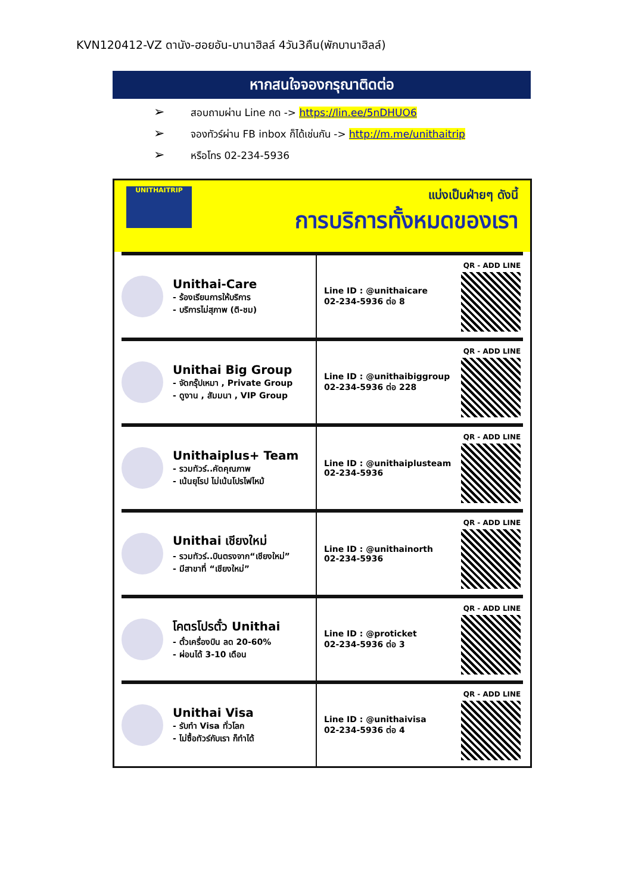KVN120412-VZ ดานัง-ฮอยอัน-บานาฮิลล์ 4วัน3คืน(พักบานาฮิลล์)
หากสนใจจองกรุณาติดต่อ
➢ สอบถามผ่าน Line กด -> https://lin.ee/5nDHUO6
➢ จองทัวร์ผ่าน FB inbox ก็ได้เช่นกัน -> http://m.me/unithaitrip
➢ หรือโทร 02-234-5936
UNITHAITRIP
แบ่งเป็นฝ่ายๆ ดังนี้
การบริการทั้งหมดของเรา
Unithai-Care
- ร้องเรียนการให้บริการ
- บริการไม่สุภาพ (ติ-ชม)
Line ID : @unithaicare
02-234-5936 ต่อ 8
QR - ADD LINE
Unithai Big Group
- จัดกรุ๊ปเหมา , Private Group
- ดูงาน , สัมมนา , VIP Group
Line ID : @unithaibiggroup
02-234-5936 ต่อ 228
QR - ADD LINE
Unithaiplus+ Team
- รวมทัวร์..คัดคุณภาพ
- เน้นยุโรป ไม่เน้นโปรไฟไหม้
Line ID : @unithaiplusteam
02-234-5936
QR - ADD LINE
Unithai เชียงใหม่
- รวมทัวร์..บินตรงจาก“เชียงใหม่”
- มีสาขาที่ “เชียงใหม่”
Line ID : @unithainorth
02-234-5936
QR - ADD LINE
โคตรโปรตั๋ว Unithai
- ตั๋วเครื่องบิน ลด 20-60%
- ผ่อนได้ 3-10 เดือน
Line ID : @proticket
02-234-5936 ต่อ 3
QR - ADD LINE
Unithai Visa
- รับทำ Visa ทั่วโลก
- ไม่ซื้อทัวร์กับเรา ก็ทำได้
Line ID : @unithaivisa
02-234-5936 ต่อ 4
QR - ADD LINE